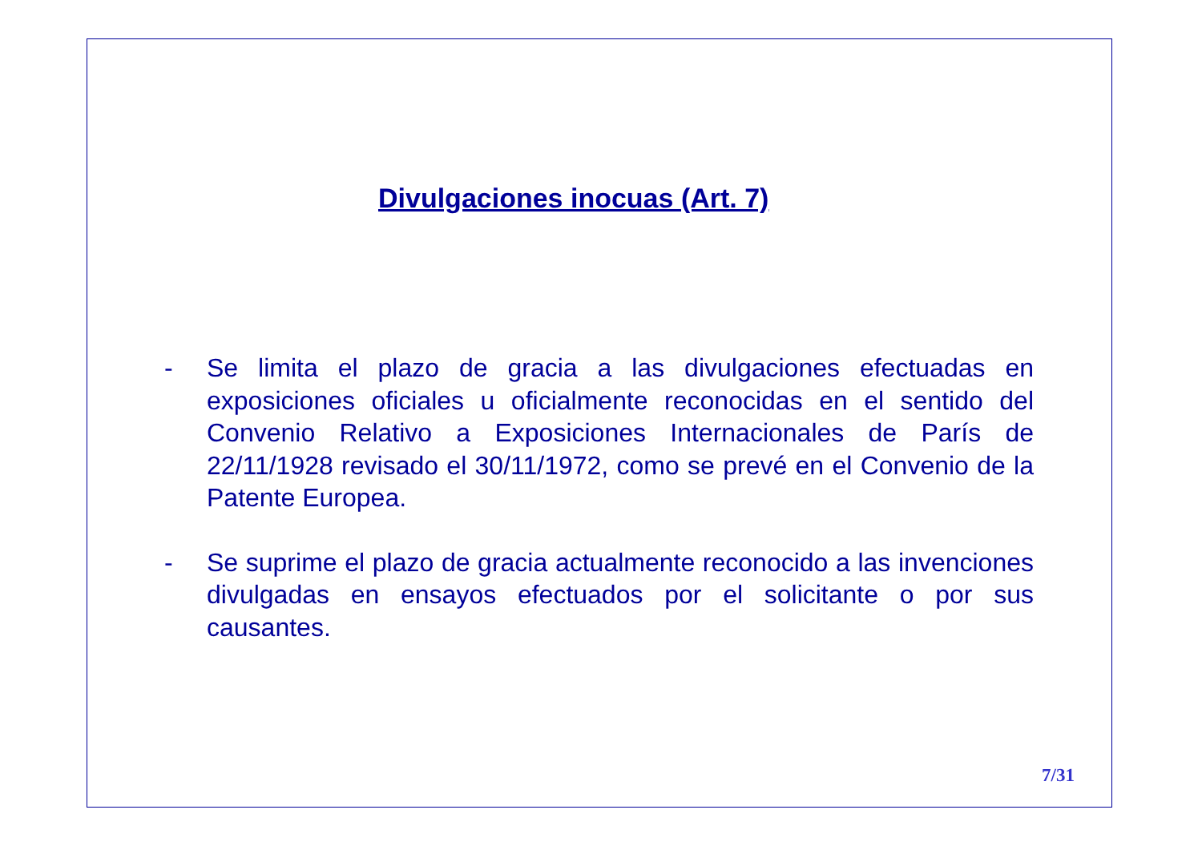Divulgaciones inocuas (Art. 7)
- Se limita el plazo de gracia a las divulgaciones efectuadas en exposiciones oficiales u oficialmente reconocidas en el sentido del Convenio Relativo a Exposiciones Internacionales de París de 22/11/1928 revisado el 30/11/1972, como se prevé en el Convenio de la Patente Europea.
- Se suprime el plazo de gracia actualmente reconocido a las invenciones divulgadas en ensayos efectuados por el solicitante o por sus causantes.
7/31